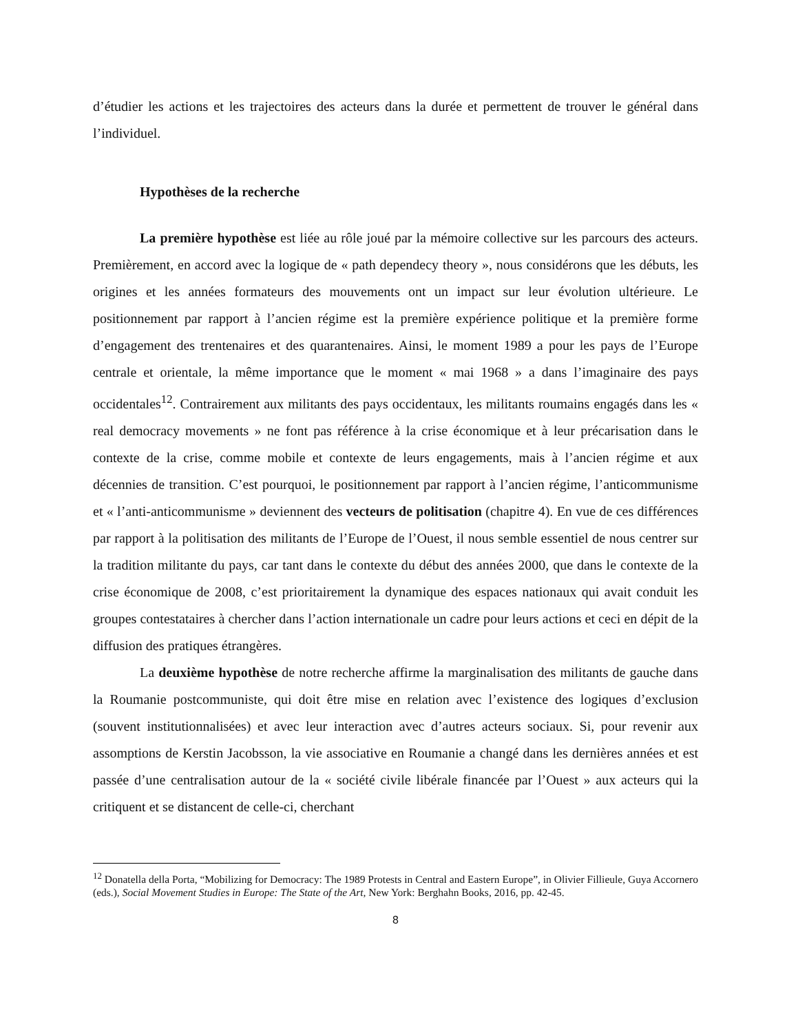d’étudier les actions et les trajectoires des acteurs dans la durée et permettent de trouver le général dans l’individuel.
Hypothèses de la recherche
La première hypothèse est liée au rôle joué par la mémoire collective sur les parcours des acteurs. Premièrement, en accord avec la logique de « path dependecy theory », nous considérons que les débuts, les origines et les années formateurs des mouvements ont un impact sur leur évolution ultérieure. Le positionnement par rapport à l’ancien régime est la première expérience politique et la première forme d’engagement des trentenaires et des quarantenaires. Ainsi, le moment 1989 a pour les pays de l’Europe centrale et orientale, la même importance que le moment « mai 1968 » a dans l’imaginaire des pays occidentales<sup>12</sup>. Contrairement aux militants des pays occidentaux, les militants roumains engagés dans les « real democracy movements » ne font pas référence à la crise économique et à leur précarisation dans le contexte de la crise, comme mobile et contexte de leurs engagements, mais à l’ancien régime et aux décennies de transition. C’est pourquoi, le positionnement par rapport à l’ancien régime, l’anticommunisme et « l’anti-anticommunisme » deviennent des vecteurs de politisation (chapitre 4). En vue de ces différences par rapport à la politisation des militants de l’Europe de l’Ouest, il nous semble essentiel de nous centrer sur la tradition militante du pays, car tant dans le contexte du début des années 2000, que dans le contexte de la crise économique de 2008, c’est prioritairement la dynamique des espaces nationaux qui avait conduit les groupes contestataires à chercher dans l’action internationale un cadre pour leurs actions et ceci en dépit de la diffusion des pratiques étrangères.
La deuxième hypothèse de notre recherche affirme la marginalisation des militants de gauche dans la Roumanie postcommuniste, qui doit être mise en relation avec l’existence des logiques d’exclusion (souvent institutionnalisées) et avec leur interaction avec d’autres acteurs sociaux. Si, pour revenir aux assomptions de Kerstin Jacobsson, la vie associative en Roumanie a changé dans les dernières années et est passée d’une centralisation autour de la « société civile libérale financée par l’Ouest » aux acteurs qui la critiquent et se distancent de celle-ci, cherchant
<sup>12</sup> Donatella della Porta, “Mobilizing for Democracy: The 1989 Protests in Central and Eastern Europe”, in Olivier Fillieule, Guya Accornero (eds.), Social Movement Studies in Europe: The State of the Art, New York: Berghahn Books, 2016, pp. 42-45.
8